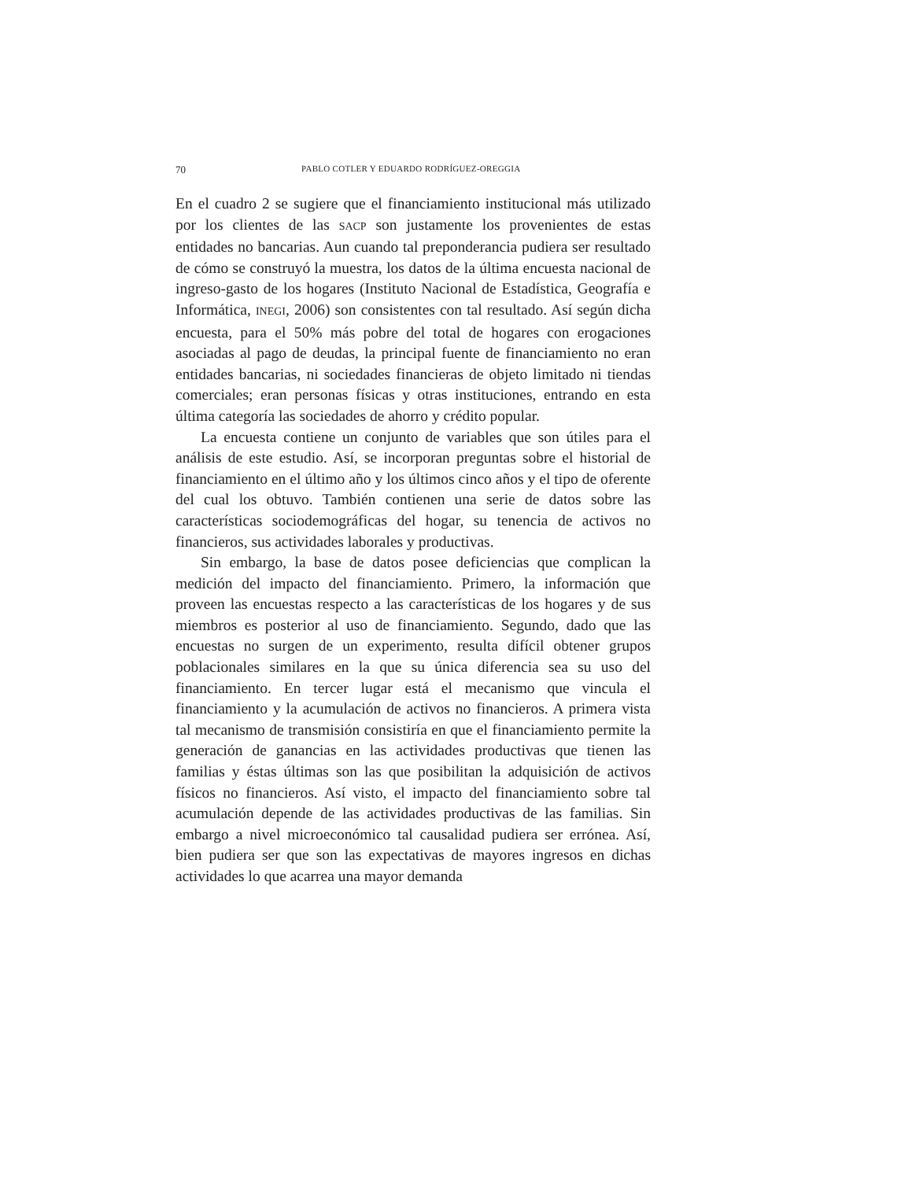70 PABLO COTLER Y EDUARDO RODRÍGUEZ-OREGGIA
En el cuadro 2 se sugiere que el financiamiento institucional más utilizado por los clientes de las SACP son justamente los provenientes de estas entidades no bancarias. Aun cuando tal preponderancia pudiera ser resultado de cómo se construyó la muestra, los datos de la última encuesta nacional de ingreso-gasto de los hogares (Instituto Nacional de Estadística, Geografía e Informática, INEGI, 2006) son consistentes con tal resultado. Así según dicha encuesta, para el 50% más pobre del total de hogares con erogaciones asociadas al pago de deudas, la principal fuente de financiamiento no eran entidades bancarias, ni sociedades financieras de objeto limitado ni tiendas comerciales; eran personas físicas y otras instituciones, entrando en esta última categoría las sociedades de ahorro y crédito popular.
La encuesta contiene un conjunto de variables que son útiles para el análisis de este estudio. Así, se incorporan preguntas sobre el historial de financiamiento en el último año y los últimos cinco años y el tipo de oferente del cual los obtuvo. También contienen una serie de datos sobre las características sociodemográficas del hogar, su tenencia de activos no financieros, sus actividades laborales y productivas.
Sin embargo, la base de datos posee deficiencias que complican la medición del impacto del financiamiento. Primero, la información que proveen las encuestas respecto a las características de los hogares y de sus miembros es posterior al uso de financiamiento. Segundo, dado que las encuestas no surgen de un experimento, resulta difícil obtener grupos poblacionales similares en la que su única diferencia sea su uso del financiamiento. En tercer lugar está el mecanismo que vincula el financiamiento y la acumulación de activos no financieros. A primera vista tal mecanismo de transmisión consistiría en que el financiamiento permite la generación de ganancias en las actividades productivas que tienen las familias y éstas últimas son las que posibilitan la adquisición de activos físicos no financieros. Así visto, el impacto del financiamiento sobre tal acumulación depende de las actividades productivas de las familias. Sin embargo a nivel microeconómico tal causalidad pudiera ser errónea. Así, bien pudiera ser que son las expectativas de mayores ingresos en dichas actividades lo que acarrea una mayor demanda